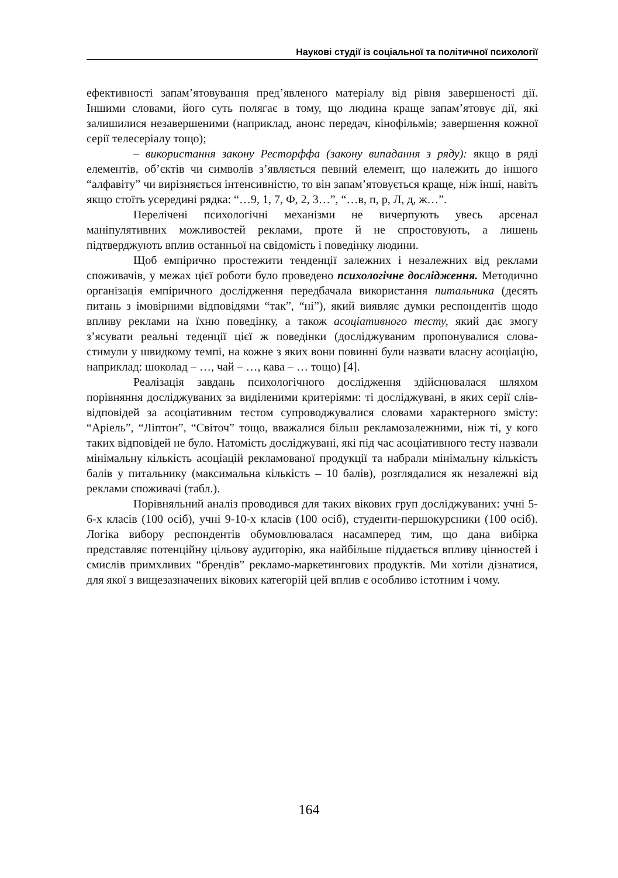Наукові студії із соціальної та політичної психології
ефективності запам’ятовування пред’явленого матеріалу від рівня завершеності дії. Іншими словами, його суть полягає в тому, що людина краще запам’ятовує дії, які залишилися незавершеними (наприклад, анонс передач, кінофільмів; завершення кожної серії телесеріалу тощо);
– використання закону Ресторффа (закону випадання з ряду): якщо в ряді елементів, об’єктів чи символів з’являється певний елемент, що належить до іншого “алфавіту” чи вирізняється інтенсивністю, то він запам’ятовується краще, ніж інші, навіть якщо стоїть усередині рядка: “…9, 1, 7, Ф, 2, 3…”, “…в, п, р, Л, д, ж…”.
Перелічені психологічні механізми не вичерпують увесь арсенал маніпулятивних можливостей реклами, проте й не спростовують, а лишень підтверджують вплив останньої на свідомість і поведінку людини.
Щоб емпірично простежити тенденції залежних і незалежних від реклами споживачів, у межах цієї роботи було проведено психологічне дослідження. Методично організація емпіричного дослідження передбачала використання питальника (десять питань з імовірними відповідями “так”, “ні”), який виявляє думки респондентів щодо впливу реклами на їхню поведінку, а також асоціативного тесту, який дає змогу з’ясувати реальні теденції цієї ж поведінки (досліджуваним пропонувалися слова-стимули у швидкому темпі, на кожне з яких вони повинні були назвати власну асоціацію, наприклад: шоколад – …, чай – …, кава – … тощо) [4].
Реалізація завдань психологічного дослідження здійснювалася шляхом порівняння досліджуваних за виділеними критеріями: ті досліджувані, в яких серії слів-відповідей за асоціативним тестом супроводжувалися словами характерного змісту: “Аріель”, “Ліптон”, “Світоч” тощо, вважалися більш рекламозалежними, ніж ті, у кого таких відповідей не було. Натомість досліджувані, які під час асоціативного тесту назвали мінімальну кількість асоціацій рекламованої продукції та набрали мінімальну кількість балів у питальнику (максимальна кількість – 10 балів), розглядалися як незалежні від реклами споживачі (табл.).
Порівняльний аналіз проводився для таких вікових груп досліджуваних: учні 5-6-х класів (100 осіб), учні 9-10-х класів (100 осіб), студенти-першокурсники (100 осіб). Логіка вибору респондентів обумовлювалася насамперед тим, що дана вибірка представляє потенційну цільову аудиторію, яка найбільше піддається впливу цінностей і смислів примхливих “брендів” рекламо-маркетингових продуктів. Ми хотіли дізнатися, для якої з вищезазначених вікових категорій цей вплив є особливо істотним і чому.
164